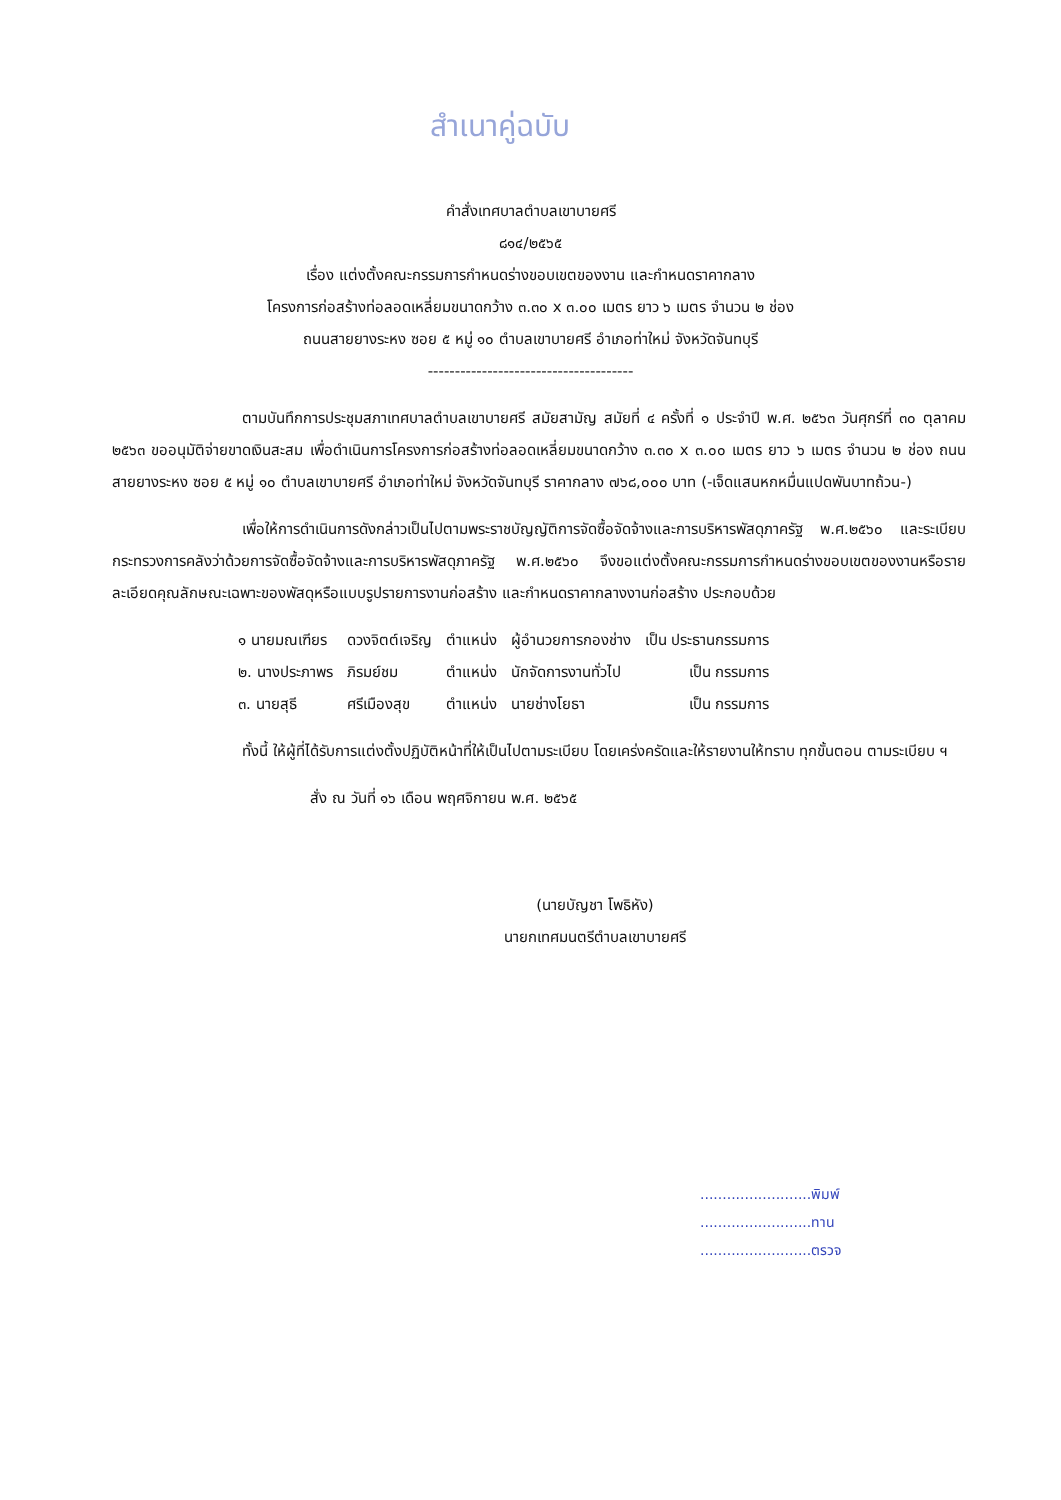สำเนาคู่ฉบับ
คำสั่งเทศบาลตำบลเขาบายศรี
๘๑๔/๒๕๖๕
เรื่อง แต่งตั้งคณะกรรมการกำหนดร่างขอบเขตของงาน และกำหนดราคากลาง
โครงการก่อสร้างท่อลอดเหลี่ยมขนาดกว้าง ๓.๓๐ x ๓.๐๐ เมตร ยาว ๖ เมตร จำนวน ๒ ช่อง
ถนนสายยางระหง ซอย ๕ หมู่ ๑๐ ตำบลเขาบายศรี อำเภอท่าใหม่ จังหวัดจันทบุรี
--------------------------------------
ตามบันทึกการประชุมสภาเทศบาลตำบลเขาบายศรี สมัยสามัญ สมัยที่ ๔ ครั้งที่ ๑ ประจำปี พ.ศ. ๒๕๖๓ วันศุกร์ที่ ๓๐ ตุลาคม ๒๕๖๓ ขออนุมัติจ่ายขาดเงินสะสม เพื่อดำเนินการโครงการก่อสร้างท่อลอดเหลี่ยมขนาดกว้าง ๓.๓๐ x ๓.๐๐ เมตร ยาว ๖ เมตร จำนวน ๒ ช่อง ถนนสายยางระหง ซอย ๕ หมู่ ๑๐ ตำบลเขาบายศรี อำเภอท่าใหม่ จังหวัดจันทบุรี ราคากลาง ๗๖๘,๐๐๐ บาท (-เจ็ดแสนหกหมื่นแปดพันบาทถ้วน-)
เพื่อให้การดำเนินการดังกล่าวเป็นไปตามพระราชบัญญัติการจัดซื้อจัดจ้างและการบริหารพัสดุภาครัฐ พ.ศ.๒๕๖๐ และระเบียบกระทรวงการคลังว่าด้วยการจัดซื้อจัดจ้างและการบริหารพัสดุภาครัฐ พ.ศ.๒๕๖๐ จึงขอแต่งตั้งคณะกรรมการกำหนดร่างขอบเขตของงานหรือรายละเอียดคุณลักษณะเฉพาะของพัสดุหรือแบบรูปรายการงานก่อสร้าง และกำหนดราคากลางงานก่อสร้าง ประกอบด้วย
| ๑ นายมณเฑียร | ดวงจิตต์เจริญ | ตำแหน่ง | ผู้อำนวยการกองช่าง | เป็น ประธานกรรมการ |
| ๒. นางประภาพร | ภิรมย์ชม | ตำแหน่ง | นักจัดการงานทั่วไป | เป็น กรรมการ |
| ๓. นายสุธี | ศรีเมืองสุข | ตำแหน่ง | นายช่างโยธา | เป็น กรรมการ |
ทั้งนี้ ให้ผู้ที่ได้รับการแต่งตั้งปฏิบัติหน้าที่ให้เป็นไปตามระเบียบ โดยเคร่งครัดและให้รายงานให้ทราบ ทุกขั้นตอน ตามระเบียบ ฯ
สั่ง ณ วันที่ ๑๖ เดือน พฤศจิกายน พ.ศ. ๒๕๖๕
(นายบัญชา โพธิหัง)
นายกเทศมนตรีตำบลเขาบายศรี
.........................พิมพ์
.........................ทาน
.........................ตรวจ